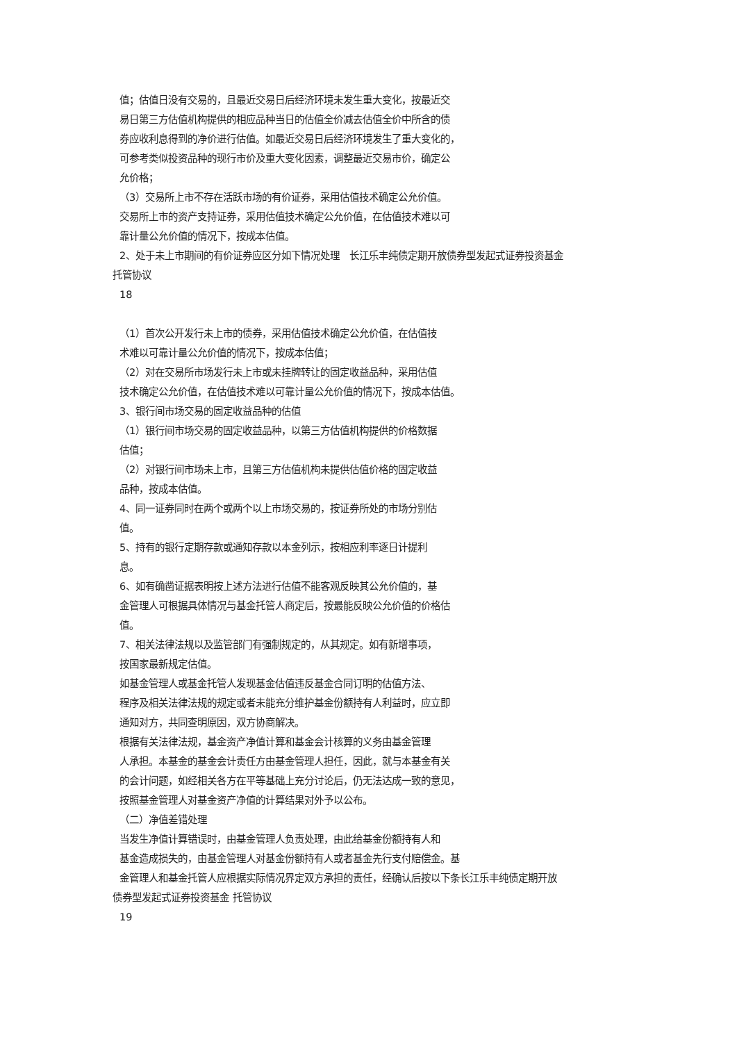值；估值日没有交易的，且最近交易日后经济环境未发生重大变化，按最近交
易日第三方估值机构提供的相应品种当日的估值全价减去估值全价中所含的债
券应收利息得到的净价进行估值。如最近交易日后经济环境发生了重大变化的，
可参考类似投资品种的现行市价及重大变化因素，调整最近交易市价，确定公
允价格；
（3）交易所上市不存在活跃市场的有价证券，采用估值技术确定公允价值。
交易所上市的资产支持证券，采用估值技术确定公允价值，在估值技术难以可
靠计量公允价值的情况下，按成本估值。
2、处于未上市期间的有价证券应区分如下情况处理　长江乐丰纯债定期开放债券型发起式证券投资基金
托管协议
18
（1）首次公开发行未上市的债券，采用估值技术确定公允价值，在估值技
术难以可靠计量公允价值的情况下，按成本估值；
（2）对在交易所市场发行未上市或未挂牌转让的固定收益品种，采用估值
技术确定公允价值，在估值技术难以可靠计量公允价值的情况下，按成本估值。
3、银行间市场交易的固定收益品种的估值
（1）银行间市场交易的固定收益品种，以第三方估值机构提供的价格数据
估值；
（2）对银行间市场未上市，且第三方估值机构未提供估值价格的固定收益
品种，按成本估值。
4、同一证券同时在两个或两个以上市场交易的，按证券所处的市场分别估
值。
5、持有的银行定期存款或通知存款以本金列示，按相应利率逐日计提利
息。
6、如有确凿证据表明按上述方法进行估值不能客观反映其公允价值的，基
金管理人可根据具体情况与基金托管人商定后，按最能反映公允价值的价格估
值。
7、相关法律法规以及监管部门有强制规定的，从其规定。如有新增事项，
按国家最新规定估值。
如基金管理人或基金托管人发现基金估值违反基金合同订明的估值方法、
程序及相关法律法规的规定或者未能充分维护基金份额持有人利益时，应立即
通知对方，共同查明原因，双方协商解决。
根据有关法律法规，基金资产净值计算和基金会计核算的义务由基金管理
人承担。本基金的基金会计责任方由基金管理人担任，因此，就与本基金有关
的会计问题，如经相关各方在平等基础上充分讨论后，仍无法达成一致的意见，
按照基金管理人对基金资产净值的计算结果对外予以公布。
（二）净值差错处理
当发生净值计算错误时，由基金管理人负责处理，由此给基金份额持有人和
基金造成损失的，由基金管理人对基金份额持有人或者基金先行支付赔偿金。基
金管理人和基金托管人应根据实际情况界定双方承担的责任，经确认后按以下条长江乐丰纯债定期开放
债券型发起式证券投资基金 托管协议
19